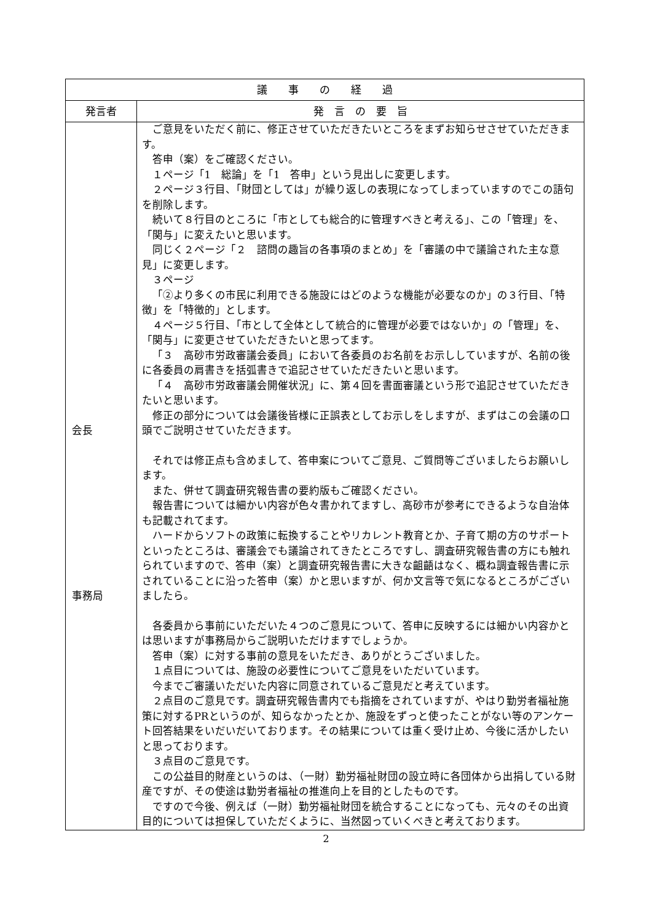| 議 事 の 経 過 | |
| --- | --- |
| 発言者 | 発 言 の 要 旨 |
| 会長 事務局 | ご意見をいただく前に、修正させていただきたいところをまずお知らせさせていただきます。 答申（案）をご確認ください。 １ページ「1 総論」を「1 答申」という見出しに変更します。 ２ページ３行目、「財団としては」が繰り返しの表現になってしまっていますのでこの語句を削除します。 続いて８行目のところに「市としても総合的に管理すべきと考える」、この「管理」を、「関与」に変えたいと思います。 同じく２ページ「２ 諮問の趣旨の各事項のまとめ」を「審議の中で議論された主な意見」に変更します。 ３ページ 「②より多くの市民に利用できる施設にはどのような機能が必要なのか」の３行目、「特徴」を「特徴的」とします。 ４ページ５行目、「市として全体として統合的に管理が必要ではないか」の「管理」を、「関与」に変更させていただきたいと思ってます。 「３ 高砂市労政審議会委員」において各委員のお名前をお示ししていますが、名前の後に各委員の肩書きを括弧書きで追記させていただきたいと思います。 「４ 高砂市労政審議会開催状況」に、第４回を書面審議という形で追記させていただきたいと思います。 修正の部分については会議後皆様に正誤表としてお示しをしますが、まずはこの会議の口頭でご説明させていただきます。 それでは修正点も含めまして、答申案についてご意見、ご質問等ございましたらお願いします。 また、併せて調査研究報告書の要約版もご確認ください。 報告書については細かい内容が色々書かれてますし、高砂市が参考にできるような自治体も記載されてます。 ハードからソフトの政策に転換することやリカレント教育とか、子育て期の方のサポートといったところは、審議会でも議論されてきたところですし、調査研究報告書の方にも触れられていますので、答申（案）と調査研究報告書に大きな齟齬はなく、概ね調査報告書に示されていることに沿った答申（案）かと思いますが、何か文言等で気になるところがございましたら。 各委員から事前にいただいた４つのご意見について、答申に反映するには細かい内容かとは思いますが事務局からご説明いただけますでしょうか。 答申（案）に対する事前の意見をいただき、ありがとうございました。 １点目については、施設の必要性についてご意見をいただいています。 今までご審議いただいた内容に同意されているご意見だと考えています。 ２点目のご意見です。調査研究報告書内でも指摘をされていますが、やはり勤労者福祉施策に対するPRというのが、知らなかったとか、施設をずっと使ったことがない等のアンケート回答結果をいだいだいております。その結果については重く受け止め、今後に活かしたいと思っております。 ３点目のご意見です。 この公益目的財産というのは、（一財）勤労福祉財団の設立時に各団体から出捐している財産ですが、その使途は勤労者福祉の推進向上を目的としたものです。 ですので今後、例えば（一財）勤労福祉財団を統合することになっても、元々のその出資目的については担保していただくように、当然図っていくべきと考えております。 |
2